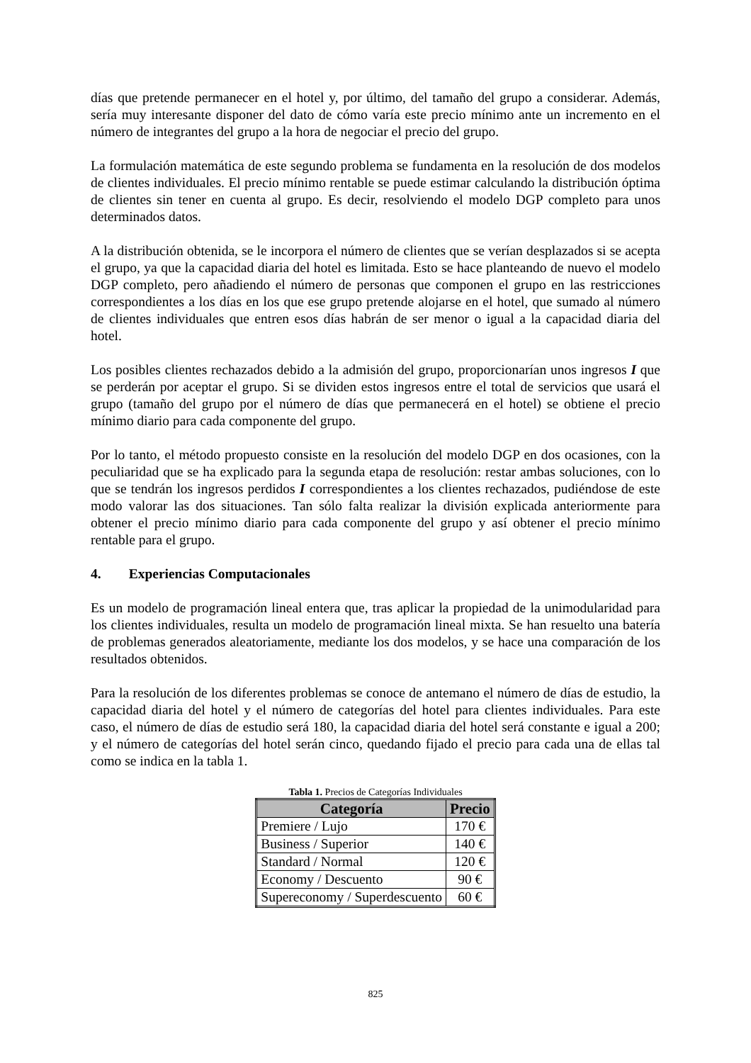días que pretende permanecer en el hotel y, por último, del tamaño del grupo a considerar. Además, sería muy interesante disponer del dato de cómo varía este precio mínimo ante un incremento en el número de integrantes del grupo a la hora de negociar el precio del grupo.
La formulación matemática de este segundo problema se fundamenta en la resolución de dos modelos de clientes individuales. El precio mínimo rentable se puede estimar calculando la distribución óptima de clientes sin tener en cuenta al grupo. Es decir, resolviendo el modelo DGP completo para unos determinados datos.
A la distribución obtenida, se le incorpora el número de clientes que se verían desplazados si se acepta el grupo, ya que la capacidad diaria del hotel es limitada. Esto se hace planteando de nuevo el modelo DGP completo, pero añadiendo el número de personas que componen el grupo en las restricciones correspondientes a los días en los que ese grupo pretende alojarse en el hotel, que sumado al número de clientes individuales que entren esos días habrán de ser menor o igual a la capacidad diaria del hotel.
Los posibles clientes rechazados debido a la admisión del grupo, proporcionarían unos ingresos I que se perderán por aceptar el grupo. Si se dividen estos ingresos entre el total de servicios que usará el grupo (tamaño del grupo por el número de días que permanecerá en el hotel) se obtiene el precio mínimo diario para cada componente del grupo.
Por lo tanto, el método propuesto consiste en la resolución del modelo DGP en dos ocasiones, con la peculiaridad que se ha explicado para la segunda etapa de resolución: restar ambas soluciones, con lo que se tendrán los ingresos perdidos I correspondientes a los clientes rechazados, pudiéndose de este modo valorar las dos situaciones. Tan sólo falta realizar la división explicada anteriormente para obtener el precio mínimo diario para cada componente del grupo y así obtener el precio mínimo rentable para el grupo.
4. Experiencias Computacionales
Es un modelo de programación lineal entera que, tras aplicar la propiedad de la unimodularidad para los clientes individuales, resulta un modelo de programación lineal mixta. Se han resuelto una batería de problemas generados aleatoriamente, mediante los dos modelos, y se hace una comparación de los resultados obtenidos.
Para la resolución de los diferentes problemas se conoce de antemano el número de días de estudio, la capacidad diaria del hotel y el número de categorías del hotel para clientes individuales. Para este caso, el número de días de estudio será 180, la capacidad diaria del hotel será constante e igual a 200; y el número de categorías del hotel serán cinco, quedando fijado el precio para cada una de ellas tal como se indica en la tabla 1.
Tabla 1. Precios de Categorías Individuales
| Categoría | Precio |
| --- | --- |
| Premiere / Lujo | 170 € |
| Business / Superior | 140 € |
| Standard / Normal | 120 € |
| Economy / Descuento | 90 € |
| Supereconomy / Superdescuento | 60 € |
825